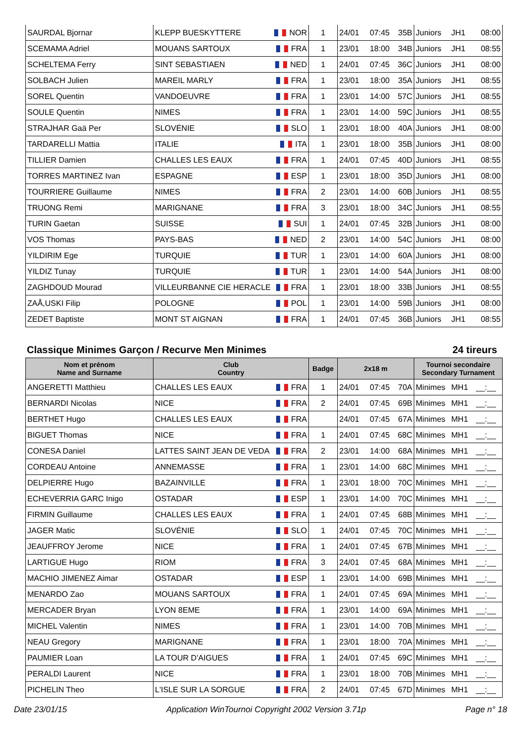| SAURDAL Bjornar | KLEPP BUESKYTTERE | NOR | 1 | 24/01 | 07:45 | 35B | Juniors | JH1 | 08:00 |
| SCEMAMA Adriel | MOUANS SARTOUX | FRA | 1 | 23/01 | 18:00 | 34B | Juniors | JH1 | 08:55 |
| SCHELTEMA Ferry | SINT SEBASTIAEN | NED | 1 | 24/01 | 07:45 | 36C | Juniors | JH1 | 08:00 |
| SOLBACH Julien | MAREIL MARLY | FRA | 1 | 23/01 | 18:00 | 35A | Juniors | JH1 | 08:55 |
| SOREL Quentin | VANDOEUVRE | FRA | 1 | 23/01 | 14:00 | 57C | Juniors | JH1 | 08:55 |
| SOULE Quentin | NIMES | FRA | 1 | 23/01 | 14:00 | 59C | Juniors | JH1 | 08:55 |
| STRAJHAR Gaä Per | SLOVÉNIE | SLO | 1 | 23/01 | 18:00 | 40A | Juniors | JH1 | 08:00 |
| TARDARELLI Mattia | ITALIE | ITA | 1 | 23/01 | 18:00 | 35B | Juniors | JH1 | 08:00 |
| TILLIER Damien | CHALLES LES EAUX | FRA | 1 | 24/01 | 07:45 | 40D | Juniors | JH1 | 08:55 |
| TORRES MARTINEZ Ivan | ESPAGNE | ESP | 1 | 23/01 | 18:00 | 35D | Juniors | JH1 | 08:00 |
| TOURRIERE Guillaume | NIMES | FRA | 2 | 23/01 | 14:00 | 60B | Juniors | JH1 | 08:55 |
| TRUONG Remi | MARIGNANE | FRA | 3 | 23/01 | 18:00 | 34C | Juniors | JH1 | 08:55 |
| TURIN Gaetan | SUISSE | SUI | 1 | 24/01 | 07:45 | 32B | Juniors | JH1 | 08:00 |
| VOS Thomas | PAYS-BAS | NED | 2 | 23/01 | 14:00 | 54C | Juniors | JH1 | 08:00 |
| YILDIRIM Ege | TURQUIE | TUR | 1 | 23/01 | 14:00 | 60A | Juniors | JH1 | 08:00 |
| YILDIZ Tunay | TURQUIE | TUR | 1 | 23/01 | 14:00 | 54A | Juniors | JH1 | 08:00 |
| ZAGHDOUD Mourad | VILLEURBANNE CIE HERACLE | FRA | 1 | 23/01 | 18:00 | 33B | Juniors | JH1 | 08:55 |
| ZAÅ,USKI Filip | POLOGNE | POL | 1 | 23/01 | 14:00 | 59B | Juniors | JH1 | 08:00 |
| ZEDET Baptiste | MONT ST AIGNAN | FRA | 1 | 24/01 | 07:45 | 36B | Juniors | JH1 | 08:55 |
Classique Minimes Garçon / Recurve Men Minimes 24 tireurs
| Nom et prénom Name and Surname | Club Country | | Badge | 2x18 m | | | Tournoi secondaire Secondary Turnament | | |
| --- | --- | --- | --- | --- | --- | --- | --- | --- | --- |
| ANGERETTI Matthieu | CHALLES LES EAUX | FRA | 1 | 24/01 | 07:45 | 70A | Minimes | MH1 | __:__ |
| BERNARDI Nicolas | NICE | FRA | 2 | 24/01 | 07:45 | 69B | Minimes | MH1 | __:__ |
| BERTHET Hugo | CHALLES LES EAUX | FRA | | 24/01 | 07:45 | 67A | Minimes | MH1 | __:__ |
| BIGUET Thomas | NICE | FRA | 1 | 24/01 | 07:45 | 68C | Minimes | MH1 | __:__ |
| CONESA Daniel | LATTES SAINT JEAN DE VEDA | FRA | 2 | 23/01 | 14:00 | 68A | Minimes | MH1 | __:__ |
| CORDEAU Antoine | ANNEMASSE | FRA | 1 | 23/01 | 14:00 | 68C | Minimes | MH1 | __:__ |
| DELPIERRE Hugo | BAZAINVILLE | FRA | 1 | 23/01 | 18:00 | 70C | Minimes | MH1 | __:__ |
| ECHEVERRIA GARC Inigo | OSTADAR | ESP | 1 | 23/01 | 14:00 | 70C | Minimes | MH1 | __:__ |
| FIRMIN Guillaume | CHALLES LES EAUX | FRA | 1 | 24/01 | 07:45 | 68B | Minimes | MH1 | __:__ |
| JAGER Matic | SLOVÉNIE | SLO | 1 | 24/01 | 07:45 | 70C | Minimes | MH1 | __:__ |
| JEAUFFROY Jerome | NICE | FRA | 1 | 24/01 | 07:45 | 67B | Minimes | MH1 | __:__ |
| LARTIGUE Hugo | RIOM | FRA | 3 | 24/01 | 07:45 | 68A | Minimes | MH1 | __:__ |
| MACHIO JIMENEZ Aimar | OSTADAR | ESP | 1 | 23/01 | 14:00 | 69B | Minimes | MH1 | __:__ |
| MENARDO Zao | MOUANS SARTOUX | FRA | 1 | 24/01 | 07:45 | 69A | Minimes | MH1 | __:__ |
| MERCADER Bryan | LYON 8EME | FRA | 1 | 23/01 | 14:00 | 69A | Minimes | MH1 | __:__ |
| MICHEL Valentin | NIMES | FRA | 1 | 23/01 | 14:00 | 70B | Minimes | MH1 | __:__ |
| NEAU Gregory | MARIGNANE | FRA | 1 | 23/01 | 18:00 | 70A | Minimes | MH1 | __:__ |
| PAUMIER Loan | LA TOUR D'AIGUES | FRA | 1 | 24/01 | 07:45 | 69C | Minimes | MH1 | __:__ |
| PERALDI Laurent | NICE | FRA | 1 | 23/01 | 18:00 | 70B | Minimes | MH1 | __:__ |
| PICHELIN Theo | L'ISLE SUR LA SORGUE | FRA | 2 | 24/01 | 07:45 | 67D | Minimes | MH1 | __:__ |
Date 23/01/15 Application WinTournoi Copyright 2002 Version 3.71p Page n° 18